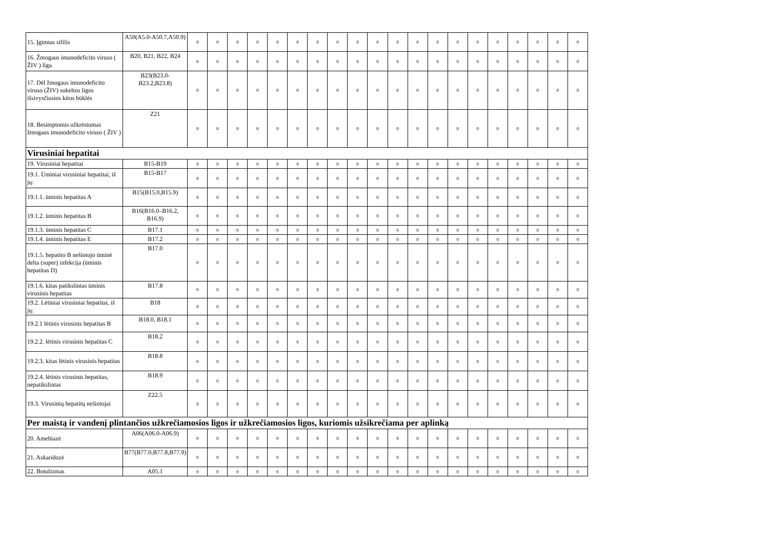| 15. Įgimtas sifilis | A50(A5.0-A50.7,A50.9) | 0 | 0 | 0 | 0 | 0 | 0 | 0 | 0 | 0 | 0 | 0 | 0 | 0 | 0 | 0 | 0 | 0 | 0 | 0 | 0 |
| 16. Žmogaus imunodeficito viruso ( ŽIV ) liga | B20, B21, B22, B24 | 0 | 0 | 0 | 0 | 0 | 0 | 0 | 0 | 0 | 0 | 0 | 0 | 0 | 0 | 0 | 0 | 0 | 0 | 0 | 0 |
| 17. Dėl žmogaus imunodeficito viruso (ŽIV) sukeltos ligos išsivysčiusios kitos būklės | B23(B23.0-B23.2,B23.8) | 0 | 0 | 0 | 0 | 0 | 0 | 0 | 0 | 0 | 0 | 0 | 0 | 0 | 0 | 0 | 0 | 0 | 0 | 0 | 0 |
| 18. Besimptomis užkrėstumas žmogaus imunodeficito viruso ( ŽIV ) | Z21 | 0 | 0 | 0 | 0 | 0 | 0 | 0 | 0 | 0 | 0 | 0 | 0 | 0 | 0 | 0 | 0 | 0 | 0 | 0 | 0 |
| Virusiniai hepatitai | | | | | | | | | | | | | | | | | | | | | |
| 19. Virusiniai hepatitai | B15-B19 | 0 | 0 | 0 | 0 | 0 | 0 | 0 | 0 | 0 | 0 | 0 | 0 | 0 | 0 | 0 | 0 | 0 | 0 | 0 | 0 |
| 19.1. Ūminiai virusiniai hepatitai, iš jų: | B15-B17 | 0 | 0 | 0 | 0 | 0 | 0 | 0 | 0 | 0 | 0 | 0 | 0 | 0 | 0 | 0 | 0 | 0 | 0 | 0 | 0 |
| 19.1.1. ūminis hepatitas A | B15(B15.0,B15.9) | 0 | 0 | 0 | 0 | 0 | 0 | 0 | 0 | 0 | 0 | 0 | 0 | 0 | 0 | 0 | 0 | 0 | 0 | 0 | 0 |
| 19.1.2. ūminis hepatitas B | B16(B16.0–B16.2, B16.9) | 0 | 0 | 0 | 0 | 0 | 0 | 0 | 0 | 0 | 0 | 0 | 0 | 0 | 0 | 0 | 0 | 0 | 0 | 0 | 0 |
| 19.1.3. ūminis hepatitas C | B17.1 | 0 | 0 | 0 | 0 | 0 | 0 | 0 | 0 | 0 | 0 | 0 | 0 | 0 | 0 | 0 | 0 | 0 | 0 | 0 | 0 |
| 19.1.4. ūminis hepatitas E | B17.2 | 0 | 0 | 0 | 0 | 0 | 0 | 0 | 0 | 0 | 0 | 0 | 0 | 0 | 0 | 0 | 0 | 0 | 0 | 0 | 0 |
| 19.1.5. hepatito B nešiotojo ūminė delta (super) infekcija (ūminis hepatitas D) | B17.0 | 0 | 0 | 0 | 0 | 0 | 0 | 0 | 0 | 0 | 0 | 0 | 0 | 0 | 0 | 0 | 0 | 0 | 0 | 0 | 0 |
| 19.1.6. kitas patikslintas ūminis virusinis hepatitas | B17.8 | 0 | 0 | 0 | 0 | 0 | 0 | 0 | 0 | 0 | 0 | 0 | 0 | 0 | 0 | 0 | 0 | 0 | 0 | 0 | 0 |
| 19.2. Lėtiniai virusiniai hepatitai, iš jų: | B18 | 0 | 0 | 0 | 0 | 0 | 0 | 0 | 0 | 0 | 0 | 0 | 0 | 0 | 0 | 0 | 0 | 0 | 0 | 0 | 0 |
| 19.2.1 lėtinis virusinis hepatitas B | B18.0, B18.1 | 0 | 0 | 0 | 0 | 0 | 0 | 0 | 0 | 0 | 0 | 0 | 0 | 0 | 0 | 0 | 0 | 0 | 0 | 0 | 0 |
| 19.2.2. lėtinis virusinis hepatitas C | B18.2 | 0 | 0 | 0 | 0 | 0 | 0 | 0 | 0 | 0 | 0 | 0 | 0 | 0 | 0 | 0 | 0 | 0 | 0 | 0 | 0 |
| 19.2.3. kitas lėtinis virusinis hepatitas | B18.8 | 0 | 0 | 0 | 0 | 0 | 0 | 0 | 0 | 0 | 0 | 0 | 0 | 0 | 0 | 0 | 0 | 0 | 0 | 0 | 0 |
| 19.2.4. lėtinis virusinis hepatitas, nepatikslintas | B18.9 | 0 | 0 | 0 | 0 | 0 | 0 | 0 | 0 | 0 | 0 | 0 | 0 | 0 | 0 | 0 | 0 | 0 | 0 | 0 | 0 |
| 19.3. Virusinių hepatitų nešiotojai | Z22.5 | 0 | 0 | 0 | 0 | 0 | 0 | 0 | 0 | 0 | 0 | 0 | 0 | 0 | 0 | 0 | 0 | 0 | 0 | 0 | 0 |
| Per maistą ir vandenį plintančios užkrečiamosios ligos ir užkrečiamosios ligos, kuriomis užsikrečiama per aplinką | | | | | | | | | | | | | | | | | | | | | |
| 20. Amebiazė | A06(A06.0-A06.9) | 0 | 0 | 0 | 0 | 0 | 0 | 0 | 0 | 0 | 0 | 0 | 0 | 0 | 0 | 0 | 0 | 0 | 0 | 0 | 0 |
| 21. Askaridozė | B77(B77.0,B77.8,B77.9) | 0 | 0 | 0 | 0 | 0 | 0 | 0 | 0 | 0 | 0 | 0 | 0 | 0 | 0 | 0 | 0 | 0 | 0 | 0 | 0 |
| 22. Botulizmas | A05.1 | 0 | 0 | 0 | 0 | 0 | 0 | 0 | 0 | 0 | 0 | 0 | 0 | 0 | 0 | 0 | 0 | 0 | 0 | 0 | 0 |